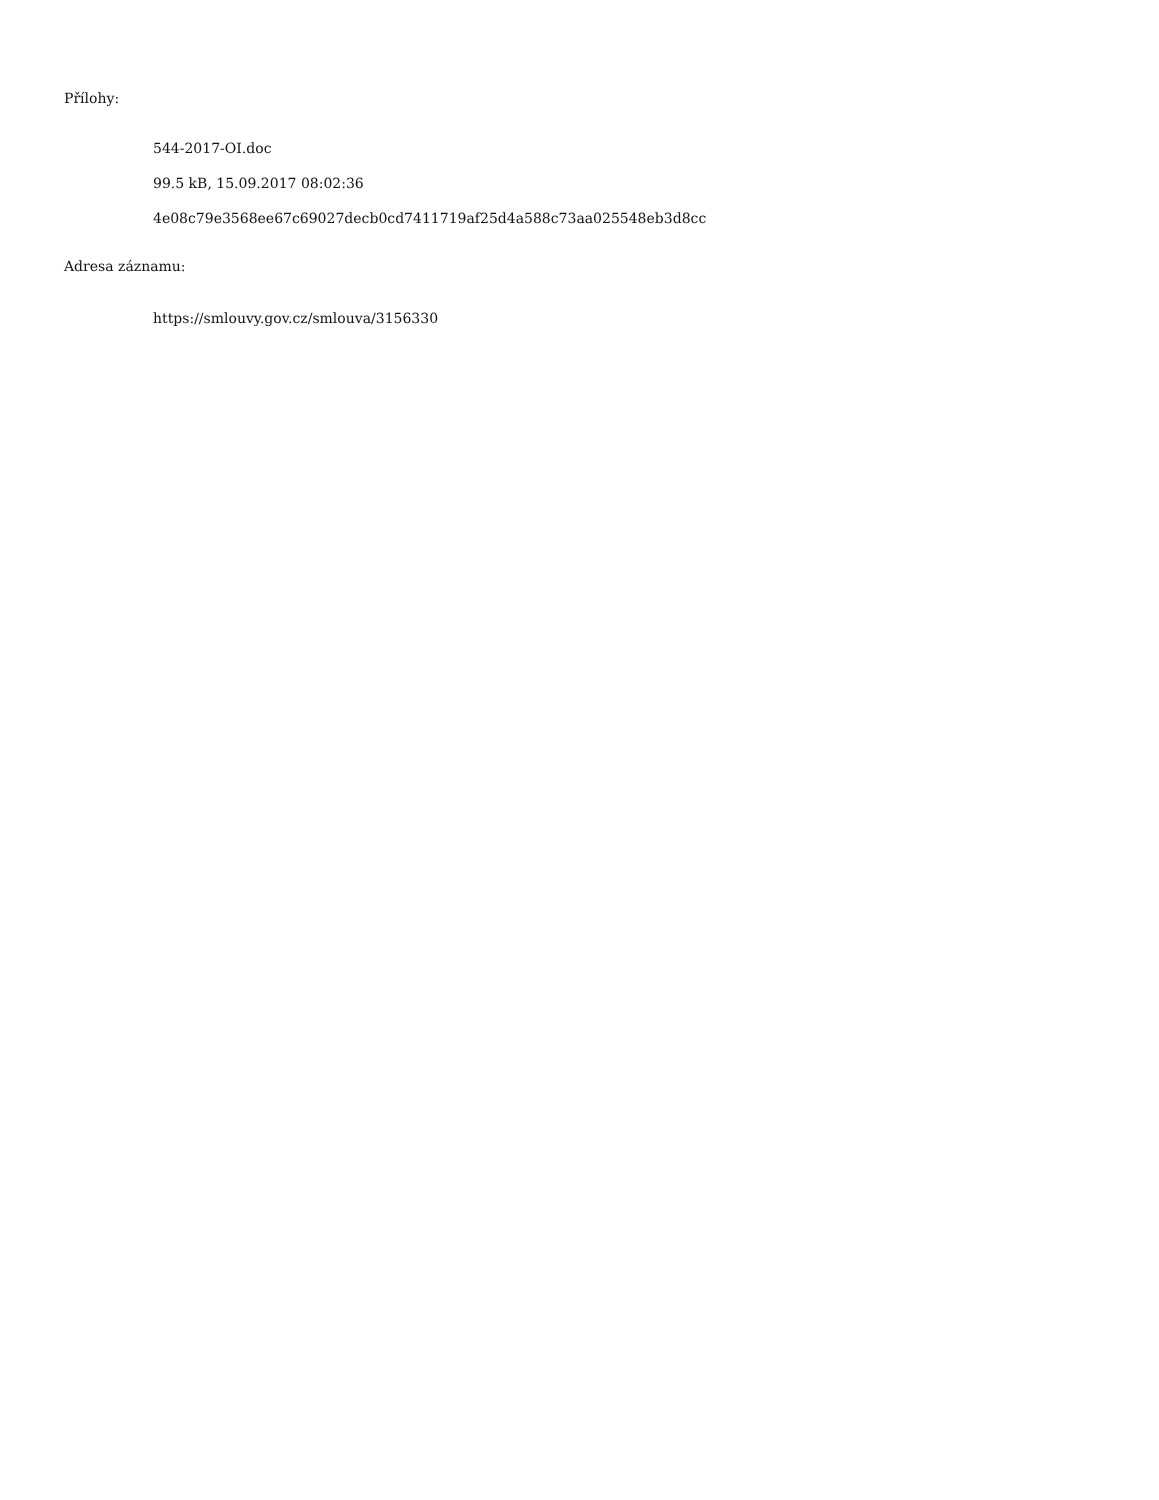Přílohy:
544-2017-OI.doc
99.5 kB, 15.09.2017 08:02:36
4e08c79e3568ee67c69027decb0cd7411719af25d4a588c73aa025548eb3d8cc
Adresa záznamu:
https://smlouvy.gov.cz/smlouva/3156330